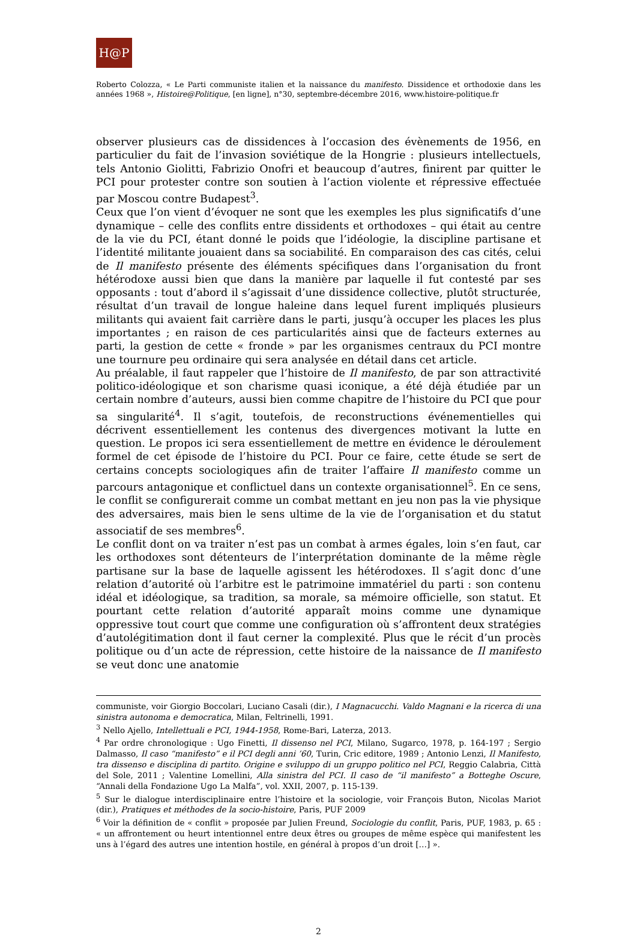H@P
Roberto Colozza, « Le Parti communiste italien et la naissance du manifesto. Dissidence et orthodoxie dans les années 1968 », Histoire@Politique, [en ligne], n°30, septembre-décembre 2016, www.histoire-politique.fr
observer plusieurs cas de dissidences à l’occasion des évènements de 1956, en particulier du fait de l’invasion soviétique de la Hongrie : plusieurs intellectuels, tels Antonio Giolitti, Fabrizio Onofri et beaucoup d’autres, finirent par quitter le PCI pour protester contre son soutien à l’action violente et répressive effectuée par Moscou contre Budapest<sup>3</sup>.
Ceux que l’on vient d’évoquer ne sont que les exemples les plus significatifs d’une dynamique – celle des conflits entre dissidents et orthodoxes – qui était au centre de la vie du PCI, étant donné le poids que l’idéologie, la discipline partisane et l’identité militante jouaient dans sa sociabilité. En comparaison des cas cités, celui de Il manifesto présente des éléments spécifiques dans l’organisation du front hétérodoxe aussi bien que dans la manière par laquelle il fut contesté par ses opposants : tout d’abord il s’agissait d’une dissidence collective, plutôt structurée, résultat d’un travail de longue haleine dans lequel furent impliqués plusieurs militants qui avaient fait carrière dans le parti, jusqu’à occuper les places les plus importantes ; en raison de ces particularités ainsi que de facteurs externes au parti, la gestion de cette « fronde » par les organismes centraux du PCI montre une tournure peu ordinaire qui sera analysée en détail dans cet article.
Au préalable, il faut rappeler que l’histoire de Il manifesto, de par son attractivité politico-idéologique et son charisme quasi iconique, a été déjà étudiée par un certain nombre d’auteurs, aussi bien comme chapitre de l’histoire du PCI que pour sa singularité<sup>4</sup>. Il s’agit, toutefois, de reconstructions événementielles qui décrivent essentiellement les contenus des divergences motivant la lutte en question. Le propos ici sera essentiellement de mettre en évidence le déroulement formel de cet épisode de l’histoire du PCI. Pour ce faire, cette étude se sert de certains concepts sociologiques afin de traiter l’affaire Il manifesto comme un parcours antagonique et conflictuel dans un contexte organisationnel<sup>5</sup>. En ce sens, le conflit se configurerait comme un combat mettant en jeu non pas la vie physique des adversaires, mais bien le sens ultime de la vie de l’organisation et du statut associatif de ses membres<sup>6</sup>.
Le conflit dont on va traiter n’est pas un combat à armes égales, loin s’en faut, car les orthodoxes sont détenteurs de l’interprétation dominante de la même règle partisane sur la base de laquelle agissent les hétérodoxes. Il s’agit donc d’une relation d’autorité où l’arbitre est le patrimoine immatériel du parti : son contenu idéal et idéologique, sa tradition, sa morale, sa mémoire officielle, son statut. Et pourtant cette relation d’autorité apparaît moins comme une dynamique oppressive tout court que comme une configuration où s’affrontent deux stratégies d’autolégitimation dont il faut cerner la complexité. Plus que le récit d’un procès politique ou d’un acte de répression, cette histoire de la naissance de Il manifesto se veut donc une anatomie
communiste, voir Giorgio Boccolari, Luciano Casali (dir.), I Magnacucchi. Valdo Magnani e la ricerca di una sinistra autonoma e democratica, Milan, Feltrinelli, 1991.
<sup>3</sup> Nello Ajello, Intellettuali e PCI, 1944-1958, Rome-Bari, Laterza, 2013.
<sup>4</sup> Par ordre chronologique : Ugo Finetti, Il dissenso nel PCI, Milano, Sugarco, 1978, p. 164-197 ; Sergio Dalmasso, Il caso “manifesto” e il PCI degli anni ’60, Turin, Cric editore, 1989 ; Antonio Lenzi, Il Manifesto, tra dissenso e disciplina di partito. Origine e sviluppo di un gruppo politico nel PCI, Reggio Calabria, Città del Sole, 2011 ; Valentine Lomellini, Alla sinistra del PCI. Il caso de “il manifesto” a Botteghe Oscure, “Annali della Fondazione Ugo La Malfa”, vol. XXII, 2007, p. 115-139.
<sup>5</sup> Sur le dialogue interdisciplinaire entre l’histoire et la sociologie, voir François Buton, Nicolas Mariot (dir.), Pratiques et méthodes de la socio-histoire, Paris, PUF 2009
<sup>6</sup> Voir la définition de « conflit » proposée par Julien Freund, Sociologie du conflit, Paris, PUF, 1983, p. 65 : « un affrontement ou heurt intentionnel entre deux êtres ou groupes de même espèce qui manifestent les uns à l’égard des autres une intention hostile, en général à propos d’un droit […] ».
2